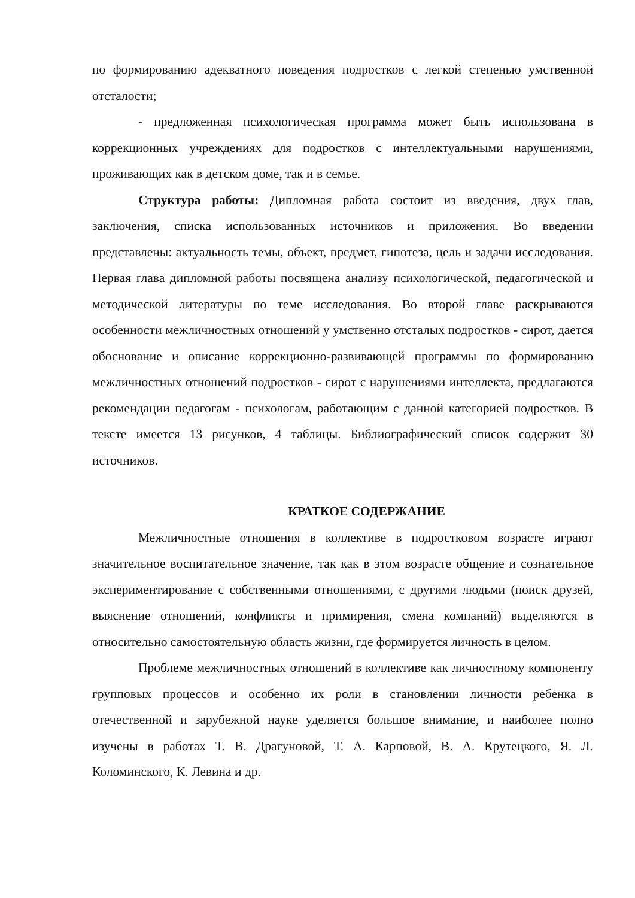по формированию адекватного поведения подростков с легкой степенью умственной отсталости;
- предложенная психологическая программа может быть использована в коррекционных учреждениях для подростков с интеллектуальными нарушениями, проживающих как в детском доме, так и в семье.
Структура работы: Дипломная работа состоит из введения, двух глав, заключения, списка использованных источников и приложения. Во введении представлены: актуальность темы, объект, предмет, гипотеза, цель и задачи исследования. Первая глава дипломной работы посвящена анализу психологической, педагогической и методической литературы по теме исследования. Во второй главе раскрываются особенности межличностных отношений у умственно отсталых подростков - сирот, дается обоснование и описание коррекционно-развивающей программы по формированию межличностных отношений подростков - сирот с нарушениями интеллекта, предлагаются рекомендации педагогам - психологам, работающим с данной категорией подростков. В тексте имеется 13 рисунков, 4 таблицы. Библиографический список содержит 30 источников.
КРАТКОЕ СОДЕРЖАНИЕ
Межличностные отношения в коллективе в подростковом возрасте играют значительное воспитательное значение, так как в этом возрасте общение и сознательное экспериментирование с собственными отношениями, с другими людьми (поиск друзей, выяснение отношений, конфликты и примирения, смена компаний) выделяются в относительно самостоятельную область жизни, где формируется личность в целом.
Проблеме межличностных отношений в коллективе как личностному компоненту групповых процессов и особенно их роли в становлении личности ребенка в отечественной и зарубежной науке уделяется большое внимание, и наиболее полно изучены в работах Т. В. Драгуновой, Т. А. Карповой, В. А. Крутецкого, Я. Л. Коломинского, К. Левина и др.